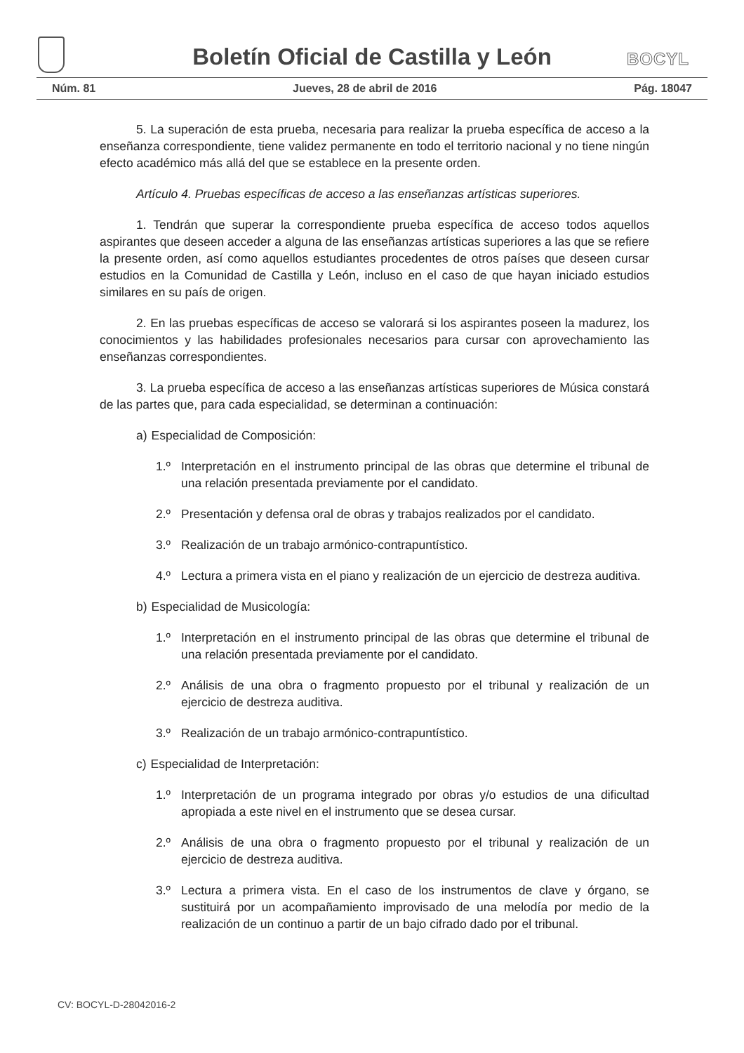Boletín Oficial de Castilla y León
BOCYL
Núm. 81 Jueves, 28 de abril de 2016 Pág. 18047
5. La superación de esta prueba, necesaria para realizar la prueba específica de acceso a la enseñanza correspondiente, tiene validez permanente en todo el territorio nacional y no tiene ningún efecto académico más allá del que se establece en la presente orden.
Artículo 4. Pruebas específicas de acceso a las enseñanzas artísticas superiores.
1. Tendrán que superar la correspondiente prueba específica de acceso todos aquellos aspirantes que deseen acceder a alguna de las enseñanzas artísticas superiores a las que se refiere la presente orden, así como aquellos estudiantes procedentes de otros países que deseen cursar estudios en la Comunidad de Castilla y León, incluso en el caso de que hayan iniciado estudios similares en su país de origen.
2. En las pruebas específicas de acceso se valorará si los aspirantes poseen la madurez, los conocimientos y las habilidades profesionales necesarios para cursar con aprovechamiento las enseñanzas correspondientes.
3. La prueba específica de acceso a las enseñanzas artísticas superiores de Música constará de las partes que, para cada especialidad, se determinan a continuación:
a) Especialidad de Composición:
1.º Interpretación en el instrumento principal de las obras que determine el tribunal de una relación presentada previamente por el candidato.
2.º Presentación y defensa oral de obras y trabajos realizados por el candidato.
3.º Realización de un trabajo armónico-contrapuntístico.
4.º Lectura a primera vista en el piano y realización de un ejercicio de destreza auditiva.
b) Especialidad de Musicología:
1.º Interpretación en el instrumento principal de las obras que determine el tribunal de una relación presentada previamente por el candidato.
2.º Análisis de una obra o fragmento propuesto por el tribunal y realización de un ejercicio de destreza auditiva.
3.º Realización de un trabajo armónico-contrapuntístico.
c) Especialidad de Interpretación:
1.º Interpretación de un programa integrado por obras y/o estudios de una dificultad apropiada a este nivel en el instrumento que se desea cursar.
2.º Análisis de una obra o fragmento propuesto por el tribunal y realización de un ejercicio de destreza auditiva.
3.º Lectura a primera vista. En el caso de los instrumentos de clave y órgano, se sustituirá por un acompañamiento improvisado de una melodía por medio de la realización de un continuo a partir de un bajo cifrado dado por el tribunal.
CV: BOCYL-D-28042016-2